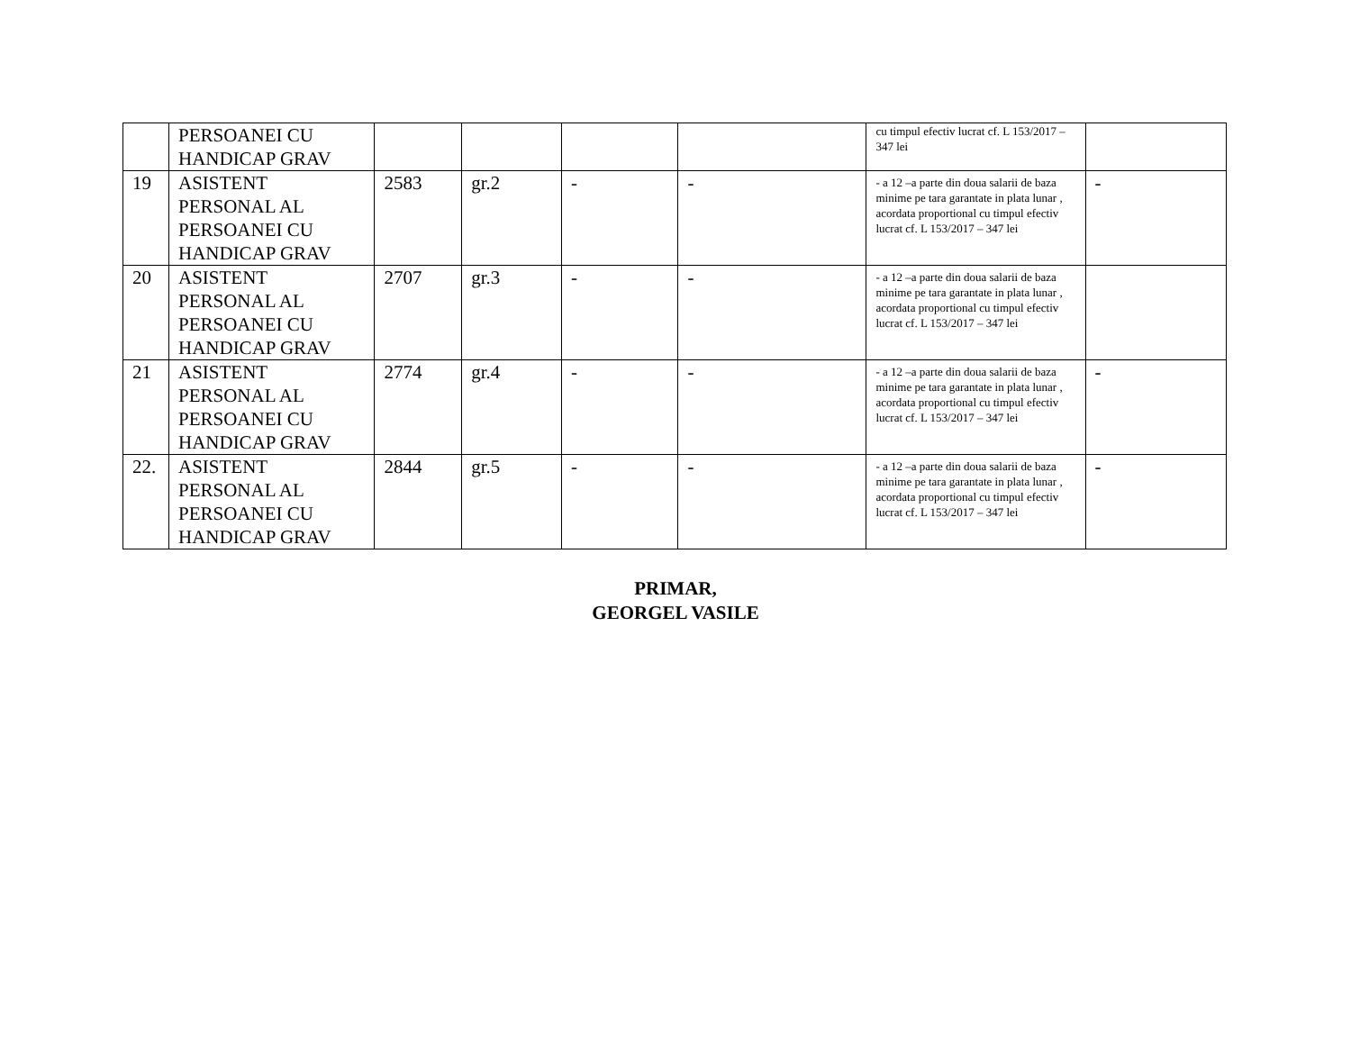| | PERSOANEI CU HANDICAP GRAV | | | | | cu timpul efectiv lucrat cf. L 153/2017 – 347 lei | |
| 19 | ASISTENT PERSONAL AL PERSOANEI CU HANDICAP GRAV | 2583 | gr.2 | - | - | - a 12 –a parte din doua salarii de baza minime pe tara garantate in plata lunar , acordata proportional cu timpul efectiv lucrat cf. L 153/2017 – 347 lei | - |
| 20 | ASISTENT PERSONAL AL PERSOANEI CU HANDICAP GRAV | 2707 | gr.3 | - | - | - a 12 –a parte din doua salarii de baza minime pe tara garantate in plata lunar , acordata proportional cu timpul efectiv lucrat cf. L 153/2017 – 347 lei | |
| 21 | ASISTENT PERSONAL AL PERSOANEI CU HANDICAP GRAV | 2774 | gr.4 | - | - | - a 12 –a parte din doua salarii de baza minime pe tara garantate in plata lunar , acordata proportional cu timpul efectiv lucrat cf. L 153/2017 – 347 lei | - |
| 22. | ASISTENT PERSONAL AL PERSOANEI CU HANDICAP GRAV | 2844 | gr.5 | - | - | - a 12 –a parte din doua salarii de baza minime pe tara garantate in plata lunar , acordata proportional cu timpul efectiv lucrat cf. L 153/2017 – 347 lei | - |
PRIMAR,
GEORGEL VASILE